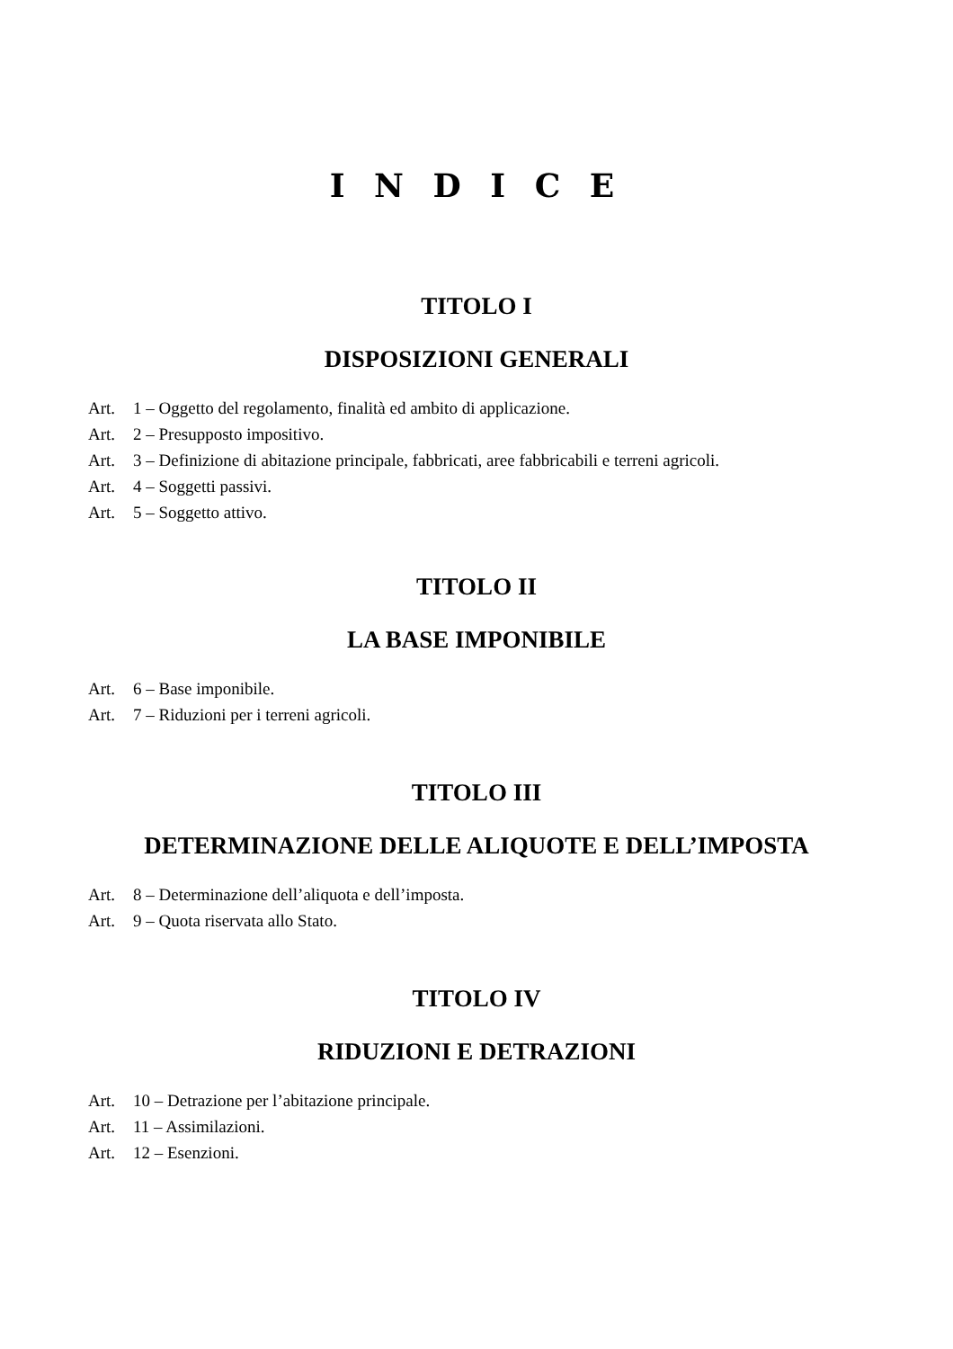I N D I C E
TITOLO I
DISPOSIZIONI GENERALI
Art. 1 – Oggetto del regolamento, finalità ed ambito di applicazione.
Art. 2 – Presupposto impositivo.
Art. 3 – Definizione di abitazione principale, fabbricati, aree fabbricabili e terreni agricoli.
Art. 4 – Soggetti passivi.
Art. 5 – Soggetto attivo.
TITOLO II
LA BASE IMPONIBILE
Art. 6 – Base imponibile.
Art. 7 – Riduzioni per i terreni agricoli.
TITOLO III
DETERMINAZIONE DELLE ALIQUOTE E DELL’IMPOSTA
Art. 8 – Determinazione dell’aliquota e dell’imposta.
Art. 9 – Quota riservata allo Stato.
TITOLO IV
RIDUZIONI E DETRAZIONI
Art. 10 – Detrazione per l’abitazione principale.
Art. 11 – Assimilazioni.
Art. 12 – Esenzioni.